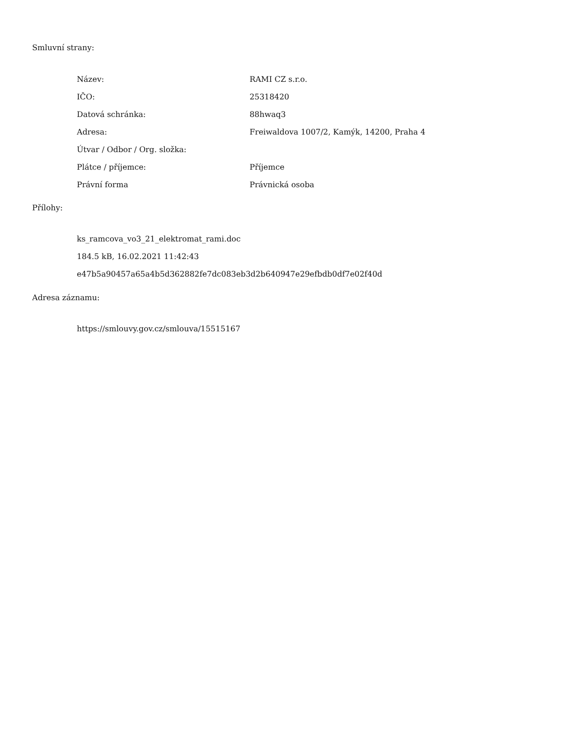Smluvní strany:
| Název: | RAMI CZ s.r.o. |
| IČO: | 25318420 |
| Datová schránka: | 88hwaq3 |
| Adresa: | Freiwaldova 1007/2, Kamýk, 14200, Praha 4 |
| Útvar / Odbor / Org. složka: | |
| Plátce / příjemce: | Příjemce |
| Právní forma | Právnická osoba |
Přílohy:
ks_ramcova_vo3_21_elektromat_rami.doc
184.5 kB, 16.02.2021 11:42:43
e47b5a90457a65a4b5d362882fe7dc083eb3d2b640947e29efbdb0df7e02f40d
Adresa záznamu:
https://smlouvy.gov.cz/smlouva/15515167